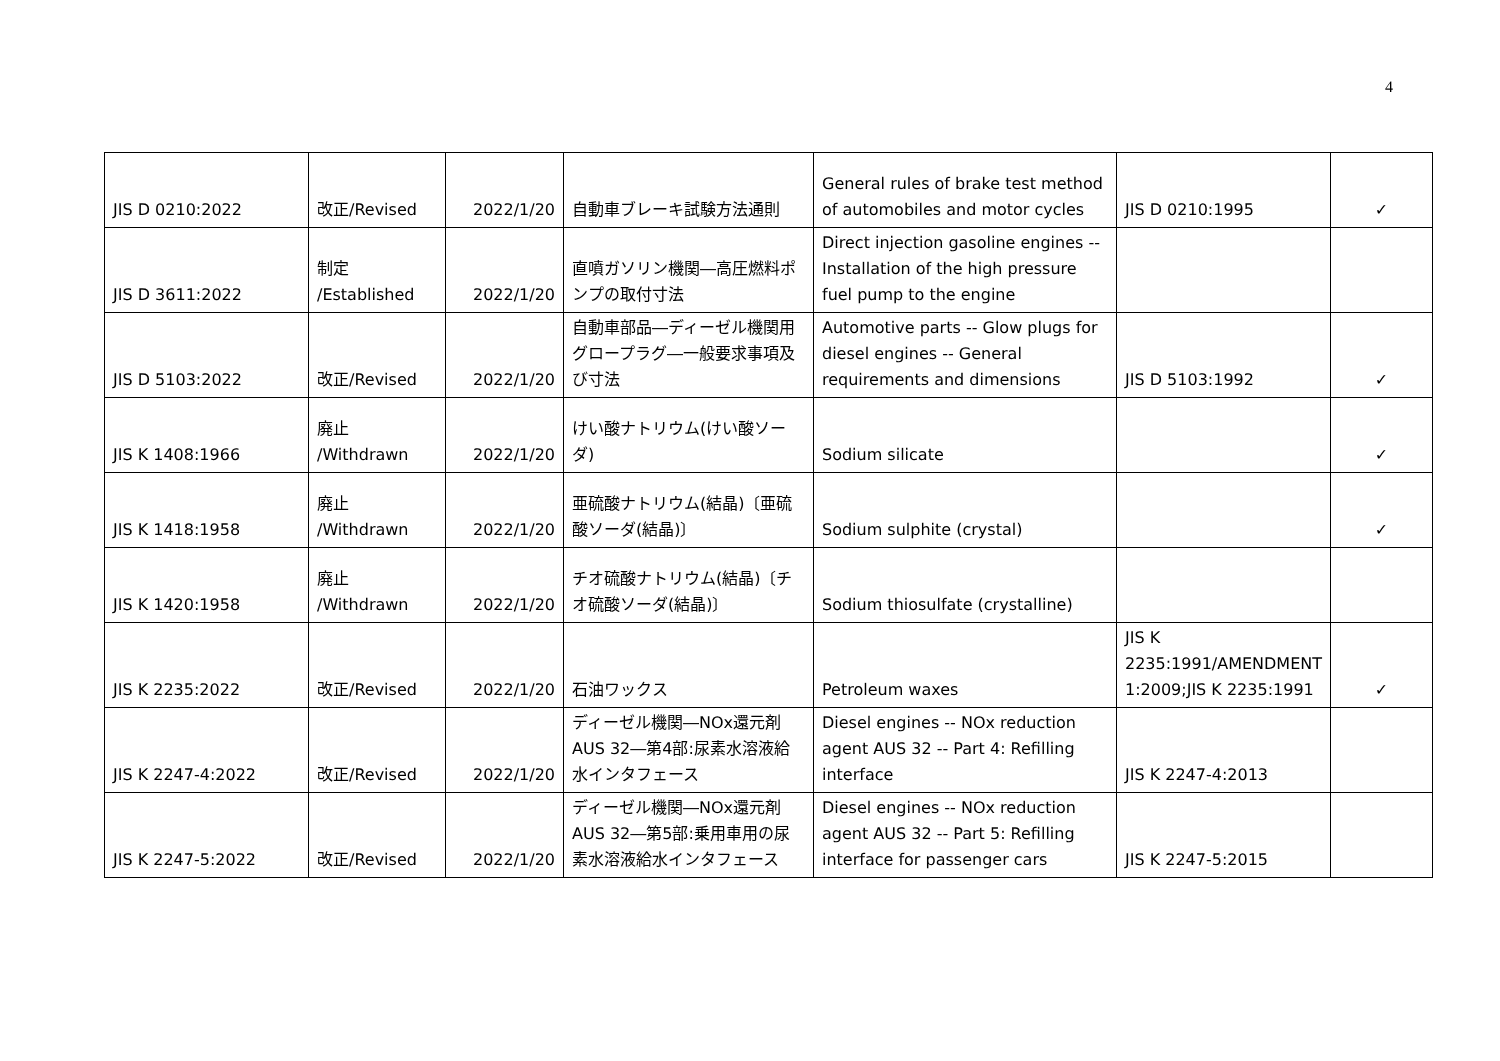4
| JIS D 0210:2022 | 改正/Revised | 2022/1/20 | 自動車ブレーキ試験方法通則 | General rules of brake test method of automobiles and motor cycles | JIS D 0210:1995 | ✓ |
| JIS D 3611:2022 | 制定 /Established | 2022/1/20 | 直噴ガソリン機関―高圧燃料ポンプの取付寸法 | Direct injection gasoline engines -- Installation of the high pressure fuel pump to the engine | | |
| JIS D 5103:2022 | 改正/Revised | 2022/1/20 | 自動車部品―ディーゼル機関用グロープラグ―一般要求事項及び寸法 | Automotive parts -- Glow plugs for diesel engines -- General requirements and dimensions | JIS D 5103:1992 | ✓ |
| JIS K 1408:1966 | 廃止 /Withdrawn | 2022/1/20 | けい酸ナトリウム(けい酸ソーダ) | Sodium silicate | | ✓ |
| JIS K 1418:1958 | 廃止 /Withdrawn | 2022/1/20 | 亜硫酸ナトリウム(結晶)〔亜硫酸ソーダ(結晶)〕 | Sodium sulphite (crystal) | | ✓ |
| JIS K 1420:1958 | 廃止 /Withdrawn | 2022/1/20 | チオ硫酸ナトリウム(結晶)〔チオ硫酸ソーダ(結晶)〕 | Sodium thiosulfate (crystalline) | | |
| JIS K 2235:2022 | 改正/Revised | 2022/1/20 | 石油ワックス | Petroleum waxes | JIS K 2235:1991/AMENDMENT 1:2009;JIS K 2235:1991 | ✓ |
| JIS K 2247-4:2022 | 改正/Revised | 2022/1/20 | ディーゼル機関―NOx還元剤 AUS 32―第4部:尿素水溶液給水インタフェース | Diesel engines -- NOx reduction agent AUS 32 -- Part 4: Refilling interface | JIS K 2247-4:2013 | |
| JIS K 2247-5:2022 | 改正/Revised | 2022/1/20 | ディーゼル機関―NOx還元剤 AUS 32―第5部:乗用車用の尿素水溶液給水インタフェース | Diesel engines -- NOx reduction agent AUS 32 -- Part 5: Refilling interface for passenger cars | JIS K 2247-5:2015 | |